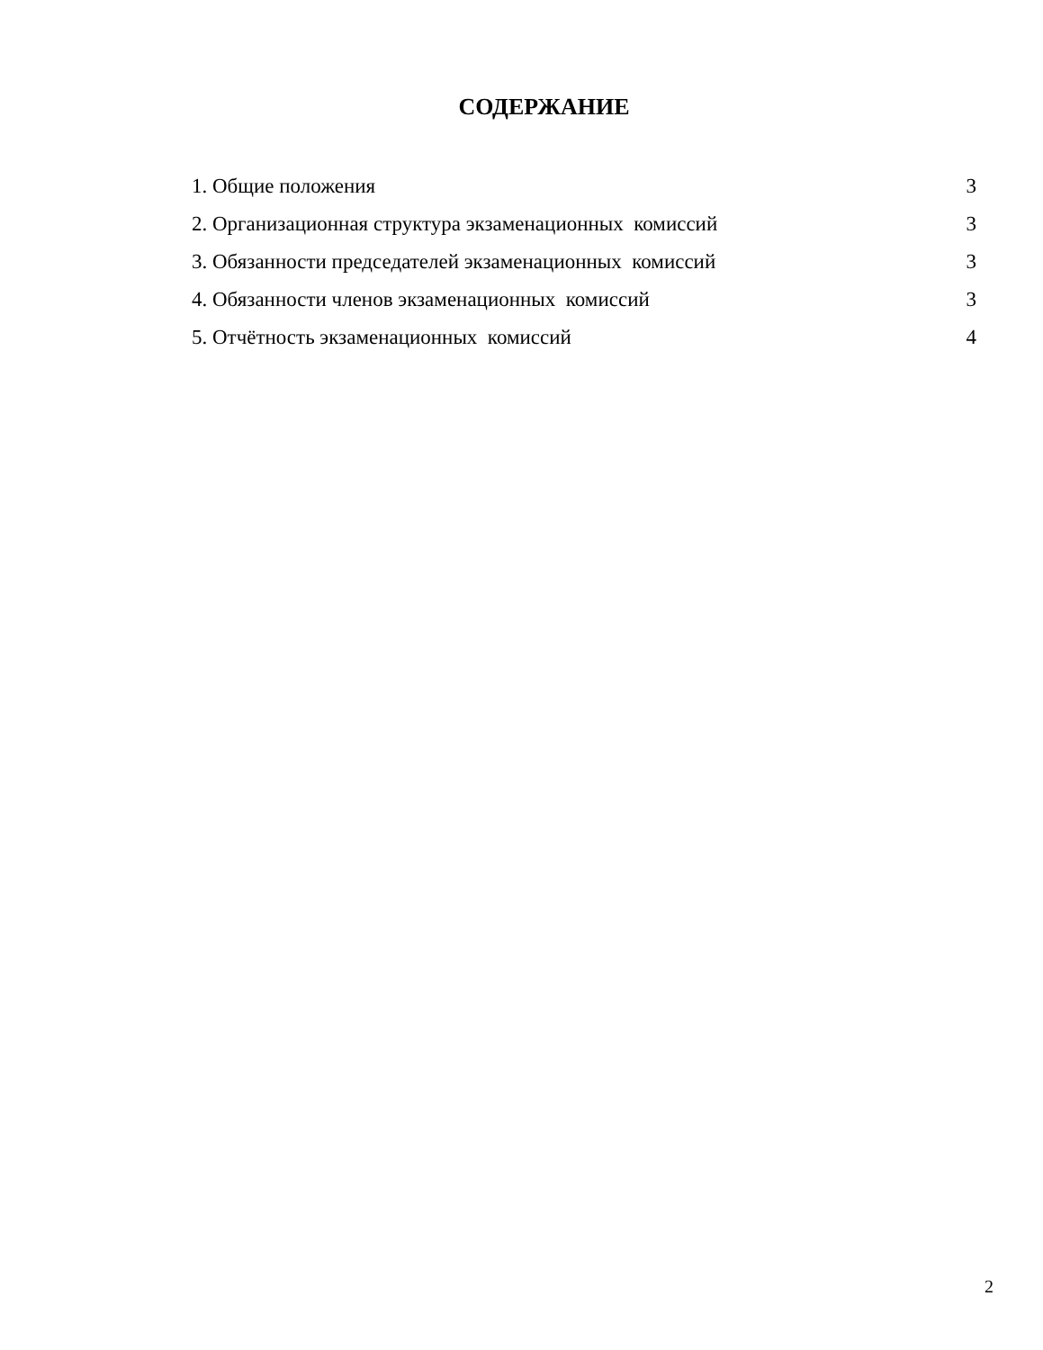СОДЕРЖАНИЕ
1. Общие положения 3
2. Организационная структура экзаменационных комиссий 3
3. Обязанности председателей экзаменационных комиссий 3
4. Обязанности членов экзаменационных комиссий 3
5. Отчётность экзаменационных комиссий 4
2